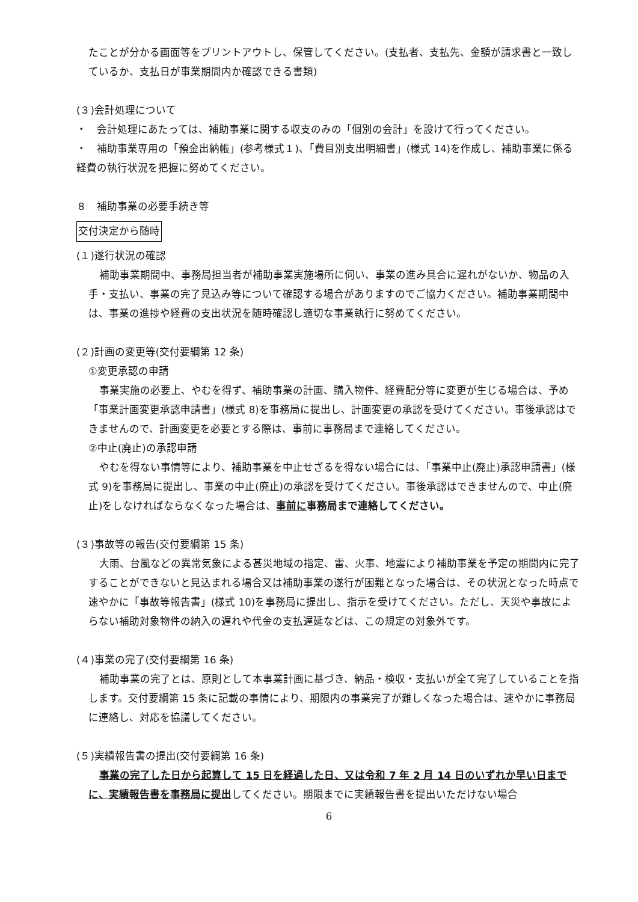たことが分かる画面等をプリントアウトし、保管してください。(支払者、支払先、金額が請求書と一致しているか、支払日が事業期間内か確認できる書類)
(３)会計処理について
・　会計処理にあたっては、補助事業に関する収支のみの「個別の会計」を設けて行ってください。
・　補助事業専用の「預金出納帳」(参考様式１)、「費目別支出明細書」(様式 14)を作成し、補助事業に係る経費の執行状況を把握に努めてください。
８　補助事業の必要手続き等
交付決定から随時
(１)遂行状況の確認
補助事業期間中、事務局担当者が補助事業実施場所に伺い、事業の進み具合に遅れがないか、物品の入手・支払い、事業の完了見込み等について確認する場合がありますのでご協力ください。補助事業期間中は、事業の進捗や経費の支出状況を随時確認し適切な事業執行に努めてください。
(２)計画の変更等(交付要綱第 12 条)
①変更承認の申請
事業実施の必要上、やむを得ず、補助事業の計画、購入物件、経費配分等に変更が生じる場合は、予め「事業計画変更承認申請書」(様式 8)を事務局に提出し、計画変更の承認を受けてください。事後承認はできませんので、計画変更を必要とする際は、事前に事務局まで連絡してください。
②中止(廃止)の承認申請
やむを得ない事情等により、補助事業を中止せざるを得ない場合には、「事業中止(廃止)承認申請書」(様式 9)を事務局に提出し、事業の中止(廃止)の承認を受けてください。事後承認はできませんので、中止(廃止)をしなければならなくなった場合は、事前に事務局まで連絡してください。
(３)事故等の報告(交付要綱第 15 条)
大雨、台風などの異常気象による甚災地域の指定、雷、火事、地震により補助事業を予定の期間内に完了することができないと見込まれる場合又は補助事業の遂行が困難となった場合は、その状況となった時点で速やかに「事故等報告書」(様式 10)を事務局に提出し、指示を受けてください。ただし、天災や事故によらない補助対象物件の納入の遅れや代金の支払遅延などは、この規定の対象外です。
(４)事業の完了(交付要綱第 16 条)
補助事業の完了とは、原則として本事業計画に基づき、納品・検収・支払いが全て完了していることを指します。交付要綱第 15 条に記載の事情により、期限内の事業完了が難しくなった場合は、速やかに事務局に連絡し、対応を協議してください。
(５)実績報告書の提出(交付要綱第 16 条)
事業の完了した日から起算して 15 日を経過した日、又は令和 7 年 2 月 14 日のいずれか早い日までに、実績報告書を事務局に提出してください。期限までに実績報告書を提出いただけない場合
6